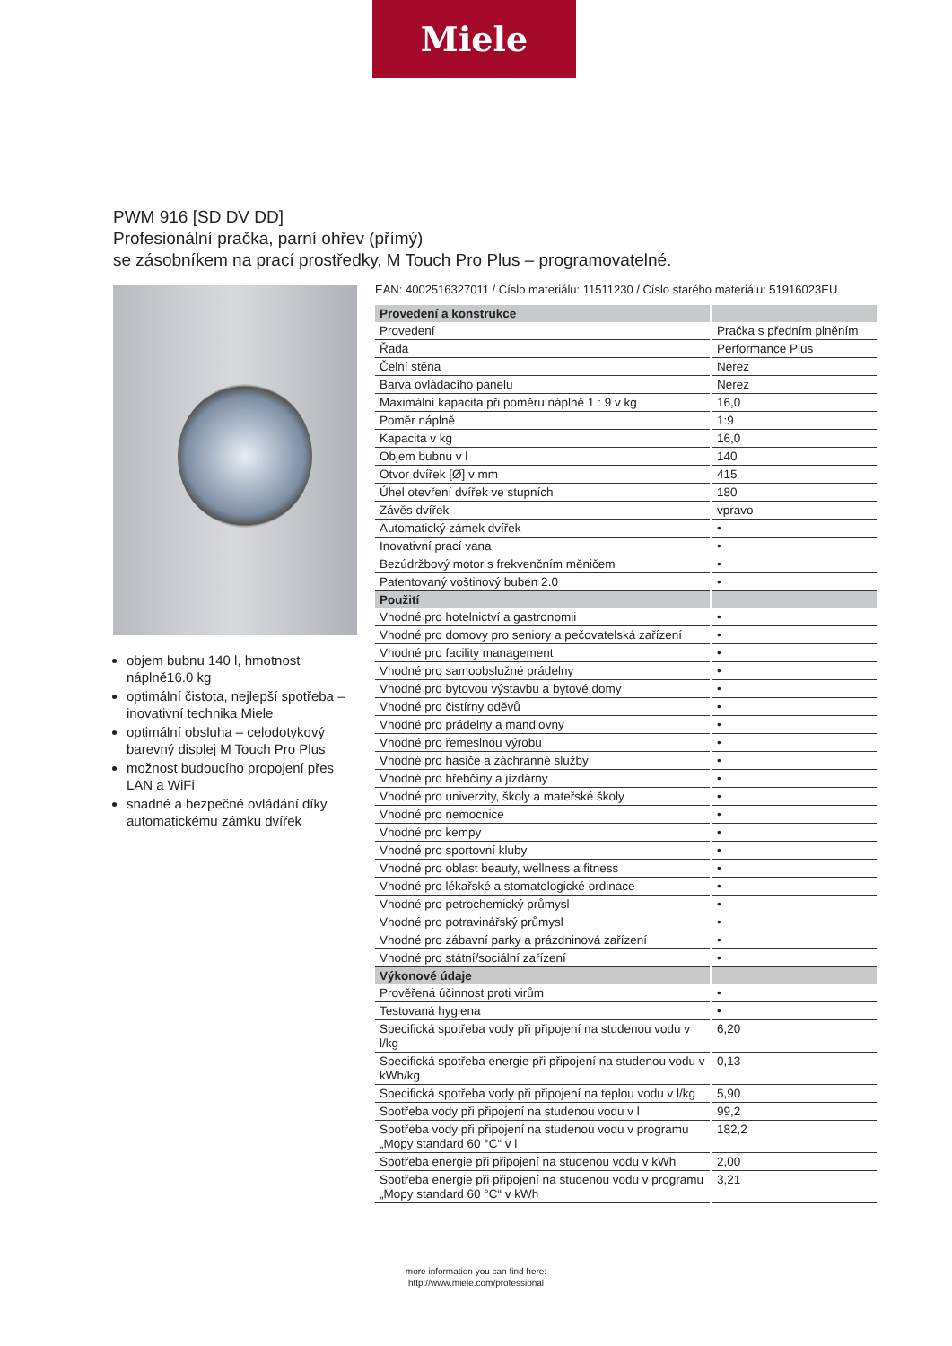Miele
PWM 916 [SD DV DD]
Profesionální pračka, parní ohřev (přímý)
se zásobníkem na prací prostředky, M Touch Pro Plus – programovatelné.
objem bubnu 140 l, hmotnost náplně16.0 kg
optimální čistota, nejlepší spotřeba – inovativní technika Miele
optimální obsluha – celodotykový barevný displej M Touch Pro Plus
možnost budoucího propojení přes LAN a WiFi
snadné a bezpečné ovládání díky automatickému zámku dvířek
EAN: 4002516327011 / Číslo materiálu: 11511230 / Číslo starého materiálu: 51916023EU
| Provedení a konstrukce | |
| --- | --- |
| Provedení | Pračka s předním plněním |
| Řada | Performance Plus |
| Čelní stěna | Nerez |
| Barva ovládacího panelu | Nerez |
| Maximální kapacita při poměru náplně 1 : 9 v kg | 16,0 |
| Poměr náplně | 1:9 |
| Kapacita v kg | 16,0 |
| Objem bubnu v l | 140 |
| Otvor dvířek [Ø] v mm | 415 |
| Úhel otevření dvířek ve stupních | 180 |
| Závěs dvířek | vpravo |
| Automatický zámek dvířek | • |
| Inovativní prací vana | • |
| Bezúdržbový motor s frekvenčním měničem | • |
| Patentovaný voštinový buben 2.0 | • |
| Použití | |
| Vhodné pro hotelnictví a gastronomii | • |
| Vhodné pro domovy pro seniory a pečovatelská zařízení | • |
| Vhodné pro facility management | • |
| Vhodné pro samoobslužné prádelny | • |
| Vhodné pro bytovou výstavbu a bytové domy | • |
| Vhodné pro čistírny oděvů | • |
| Vhodné pro prádelny a mandlovny | • |
| Vhodné pro řemeslnou výrobu | • |
| Vhodné pro hasiče a záchranné služby | • |
| Vhodné pro hřebčíny a jízdárny | • |
| Vhodné pro univerzity, školy a mateřské školy | • |
| Vhodné pro nemocnice | • |
| Vhodné pro kempy | • |
| Vhodné pro sportovní kluby | • |
| Vhodné pro oblast beauty, wellness a fitness | • |
| Vhodné pro lékařské a stomatologické ordinace | • |
| Vhodné pro petrochemický průmysl | • |
| Vhodné pro potravinářský průmysl | • |
| Vhodné pro zábavní parky a prázdninová zařízení | • |
| Vhodné pro státní/sociální zařízení | • |
| Výkonové údaje | |
| Prověřená účinnost proti virům | • |
| Testovaná hygiena | • |
| Specifická spotřeba vody při připojení na studenou vodu v l/kg | 6,20 |
| Specifická spotřeba energie při připojení na studenou vodu v kWh/kg | 0,13 |
| Specifická spotřeba vody při připojení na teplou vodu v l/kg | 5,90 |
| Spotřeba vody při připojení na studenou vodu v l | 99,2 |
| Spotřeba vody při připojení na studenou vodu v programu „Mopy standard 60 °C“ v l | 182,2 |
| Spotřeba energie při připojení na studenou vodu v kWh | 2,00 |
| Spotřeba energie při připojení na studenou vodu v programu „Mopy standard 60 °C“ v kWh | 3,21 |
more information you can find here:
http://www.miele.com/professional